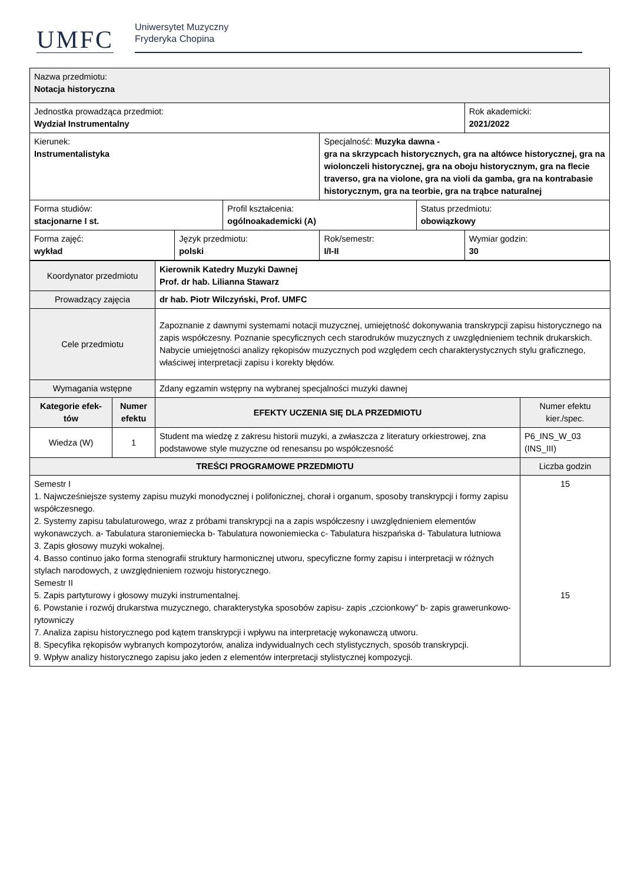UMFC
Uniwersytet Muzyczny
Fryderyka Chopina
| Nazwa przedmiotu: Notacja historyczna | | | | | |
| Jednostka prowadząca przedmiot: Wydział Instrumentalny | | | | | Rok akademicki: 2021/2022 |
| Kierunek: Instrumentalistyka | | | Specjalność: Muzyka dawna - gra na skrzypcach historycznych, gra na altówce historycznej, gra na wiolonczeli historycznej, gra na oboju historycznym, gra na flecie traverso, gra na violone, gra na violi da gamba, gra na kontrabasie historycznym, gra na teorbie, gra na trąbce naturalnej | | |
| Forma studiów: stacjonarne I st. | | Profil kształcenia: ogólnoakademicki (A) | | Status przedmiotu: obowiązkowy | |
| Forma zajęć: wykład | Język przedmiotu: polski | | Rok/semestr: I/I-II | | Wymiar godzin: 30 |
| Koordynator przedmiotu | | Kierownik Katedry Muzyki Dawnej Prof. dr hab. Lilianna Stawarz | |
| Prowadzący zajęcia | | dr hab. Piotr Wilczyński, Prof. UMFC | |
| Cele przedmiotu | | Zapoznanie z dawnymi systemami notacji muzycznej, umiejętność dokonywania transkrypcji zapisu historycznego na zapis współczesny. Poznanie specyficznych cech starodruków muzycznych z uwzględnieniem technik drukarskich. Nabycie umiejętności analizy rękopisów muzycznych pod względem cech charakterystycznych stylu graficznego, właściwej interpretacji zapisu i korekty błędów. | |
| Wymagania wstępne | | Zdany egzamin wstępny na wybranej specjalności muzyki dawnej | |
| Kategorie efek-tów | Numer efektu | EFEKTY UCZENIA SIĘ DLA PRZEDMIOTU | Numer efektu kier./spec. |
| Wiedza (W) | 1 | Student ma wiedzę z zakresu historii muzyki, a zwłaszcza z literatury orkiestrowej, zna podstawowe style muzyczne od renesansu po współczesność | P6_INS_W_03 (INS_III) |
| TREŚCI PROGRAMOWE PRZEDMIOTU | | | Liczba godzin |
| Semestr I 1. Najwcześniejsze systemy zapisu muzyki monodycznej i polifonicznej, chorał i organum, sposoby transkrypcji i formy zapisu współczesnego. 2. Systemy zapisu tabulaturowego, wraz z próbami transkrypcji na a zapis współczesny i uwzględnieniem elementów wykonawczych. a- Tabulatura staroniemiecka b- Tabulatura nowoniemiecka c- Tabulatura hiszpańska d- Tabulatura lutniowa 3. Zapis głosowy muzyki wokalnej. 4. Basso continuo jako forma stenografii struktury harmonicznej utworu, specyficzne formy zapisu i interpretacji w różnych stylach narodowych, z uwzględnieniem rozwoju historycznego. Semestr II 5. Zapis partyturowy i głosowy muzyki instrumentalnej. 6. Powstanie i rozwój drukarstwa muzycznego, charakterystyka sposobów zapisu- zapis „czcionkowy” b- zapis grawerunkowo-rytowniczy 7. Analiza zapisu historycznego pod kątem transkrypcji i wpływu na interpretację wykonawczą utworu. 8. Specyfika rękopisów wybranych kompozytorów, analiza indywidualnych cech stylistycznych, sposób transkrypcji. 9. Wpływ analizy historycznego zapisu jako jeden z elementów interpretacji stylistycznej kompozycji. | | | 15 15 |